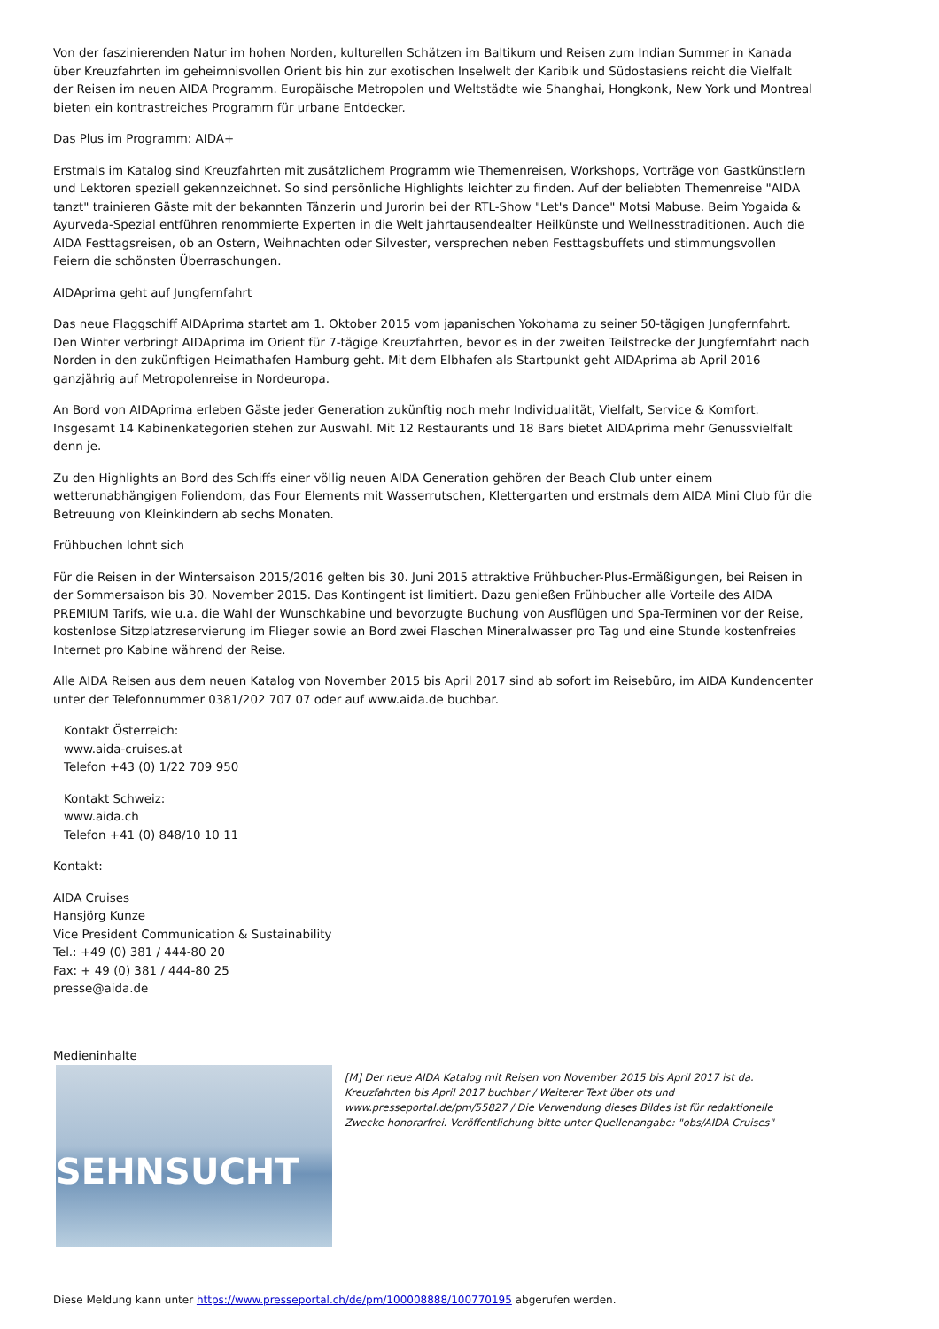Von der faszinierenden Natur im hohen Norden, kulturellen Schätzen im Baltikum und Reisen zum Indian Summer in Kanada über Kreuzfahrten im geheimnisvollen Orient bis hin zur exotischen Inselwelt der Karibik und Südostasiens reicht die Vielfalt der Reisen im neuen AIDA Programm. Europäische Metropolen und Weltstädte wie Shanghai, Hongkonk, New York und Montreal bieten ein kontrastreiches Programm für urbane Entdecker.
Das Plus im Programm: AIDA+
Erstmals im Katalog sind Kreuzfahrten mit zusätzlichem Programm wie Themenreisen, Workshops, Vorträge von Gastkünstlern und Lektoren speziell gekennzeichnet. So sind persönliche Highlights leichter zu finden. Auf der beliebten Themenreise "AIDA tanzt" trainieren Gäste mit der bekannten Tänzerin und Jurorin bei der RTL-Show "Let's Dance" Motsi Mabuse. Beim Yogaida & Ayurveda-Spezial entführen renommierte Experten in die Welt jahrtausendealter Heilkünste und Wellnesstraditionen. Auch die AIDA Festtagsreisen, ob an Ostern, Weihnachten oder Silvester, versprechen neben Festtagsbuffets und stimmungsvollen Feiern die schönsten Überraschungen.
AIDAprima geht auf Jungfernfahrt
Das neue Flaggschiff AIDAprima startet am 1. Oktober 2015 vom japanischen Yokohama zu seiner 50-tägigen Jungfernfahrt. Den Winter verbringt AIDAprima im Orient für 7-tägige Kreuzfahrten, bevor es in der zweiten Teilstrecke der Jungfernfahrt nach Norden in den zukünftigen Heimathafen Hamburg geht. Mit dem Elbhafen als Startpunkt geht AIDAprima ab April 2016 ganzjährig auf Metropolenreise in Nordeuropa.
An Bord von AIDAprima erleben Gäste jeder Generation zukünftig noch mehr Individualität, Vielfalt, Service & Komfort. Insgesamt 14 Kabinenkategorien stehen zur Auswahl. Mit 12 Restaurants und 18 Bars bietet AIDAprima mehr Genussvielfalt denn je.
Zu den Highlights an Bord des Schiffs einer völlig neuen AIDA Generation gehören der Beach Club unter einem wetterunabhängigen Foliendom, das Four Elements mit Wasserrutschen, Klettergarten und erstmals dem AIDA Mini Club für die Betreuung von Kleinkindern ab sechs Monaten.
Frühbuchen lohnt sich
Für die Reisen in der Wintersaison 2015/2016 gelten bis 30. Juni 2015 attraktive Frühbucher-Plus-Ermäßigungen, bei Reisen in der Sommersaison bis 30. November 2015. Das Kontingent ist limitiert. Dazu genießen Frühbucher alle Vorteile des AIDA PREMIUM Tarifs, wie u.a. die Wahl der Wunschkabine und bevorzugte Buchung von Ausflügen und Spa-Terminen vor der Reise, kostenlose Sitzplatzreservierung im Flieger sowie an Bord zwei Flaschen Mineralwasser pro Tag und eine Stunde kostenfreies Internet pro Kabine während der Reise.
Alle AIDA Reisen aus dem neuen Katalog von November 2015 bis April 2017 sind ab sofort im Reisebüro, im AIDA Kundencenter unter der Telefonnummer 0381/202 707 07 oder auf www.aida.de buchbar.
Kontakt Österreich:
www.aida-cruises.at
Telefon +43 (0) 1/22 709 950
Kontakt Schweiz:
www.aida.ch
Telefon +41 (0) 848/10 10 11
Kontakt:
AIDA Cruises
Hansjörg Kunze
Vice President Communication & Sustainability
Tel.: +49 (0) 381 / 444-80 20
Fax: + 49 (0) 381 / 444-80 25
presse@aida.de
Medieninhalte
SEHNSUCHT
[M] Der neue AIDA Katalog mit Reisen von November 2015 bis April 2017 ist da. Kreuzfahrten bis April 2017 buchbar / Weiterer Text über ots und www.presseportal.de/pm/55827 / Die Verwendung dieses Bildes ist für redaktionelle Zwecke honorarfrei. Veröffentlichung bitte unter Quellenangabe: "obs/AIDA Cruises"
Diese Meldung kann unter https://www.presseportal.ch/de/pm/100008888/100770195 abgerufen werden.